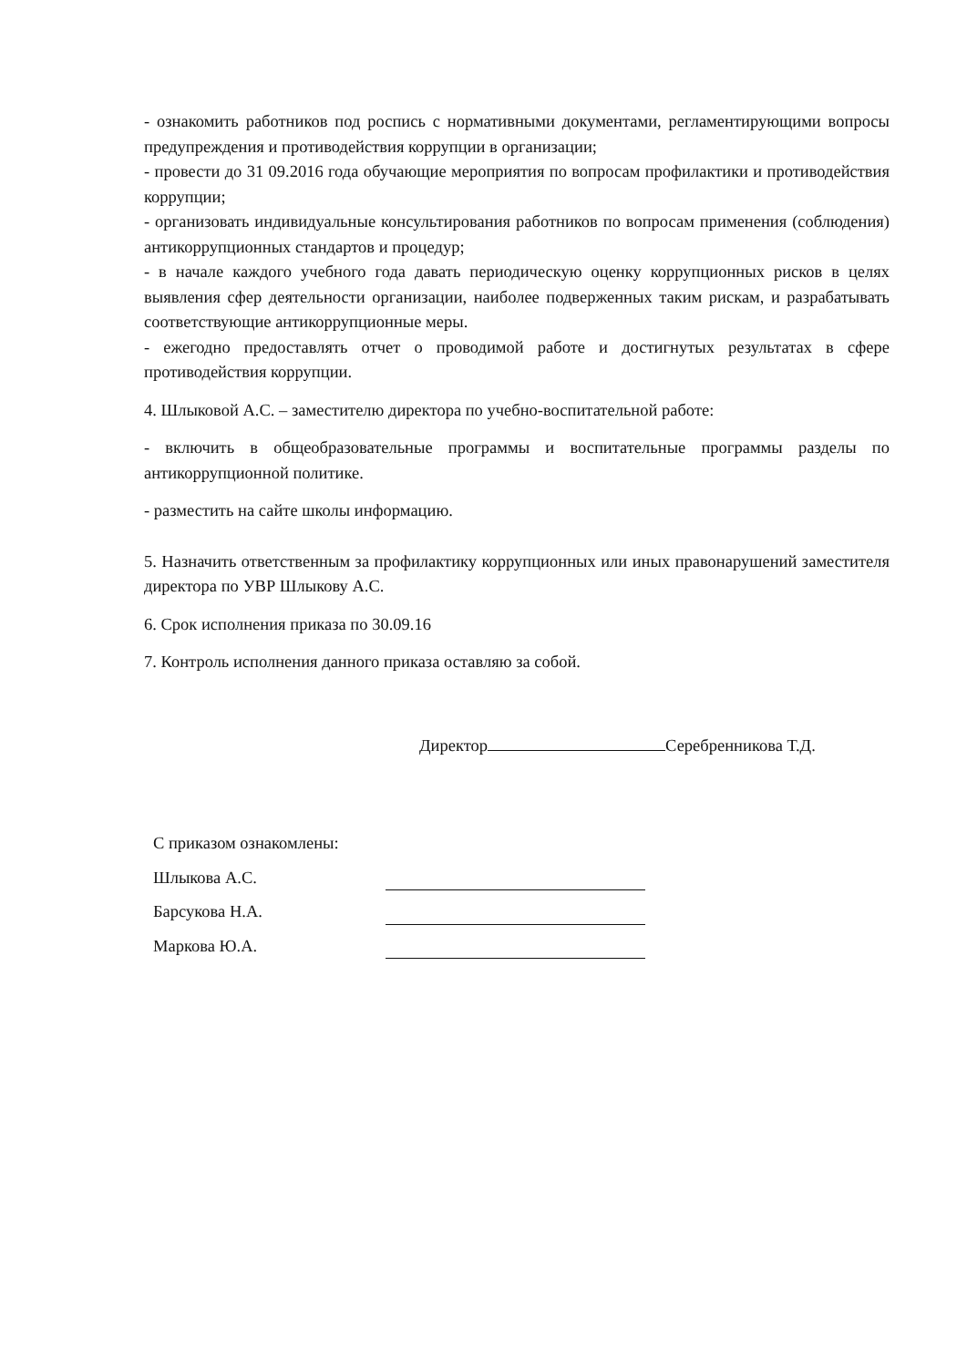- ознакомить работников под роспись с нормативными документами, регламентирующими вопросы предупреждения и противодействия коррупции в организации;
- провести до 31 09.2016 года обучающие мероприятия по вопросам профилактики и противодействия коррупции;
- организовать индивидуальные консультирования работников по вопросам применения (соблюдения) антикоррупционных стандартов и процедур;
- в начале каждого учебного года давать периодическую оценку коррупционных рисков в целях выявления сфер деятельности организации, наиболее подверженных таким рискам, и разрабатывать соответствующие антикоррупционные меры.
- ежегодно предоставлять отчет о проводимой работе и достигнутых результатах в сфере противодействия коррупции.
4. Шлыковой А.С. – заместителю директора по учебно-воспитательной работе:
- включить в общеобразовательные программы и воспитательные программы разделы по антикоррупционной политике.
- разместить на сайте школы информацию.
5. Назначить ответственным за профилактику коррупционных или иных правонарушений заместителя директора по УВР Шлыкову А.С.
6. Срок исполнения приказа по 30.09.16
7. Контроль исполнения данного приказа оставляю за собой.
Директор Серебренникова Т.Д.
С приказом ознакомлены:
Шлыкова А.С.
Барсукова Н.А.
Маркова Ю.А.